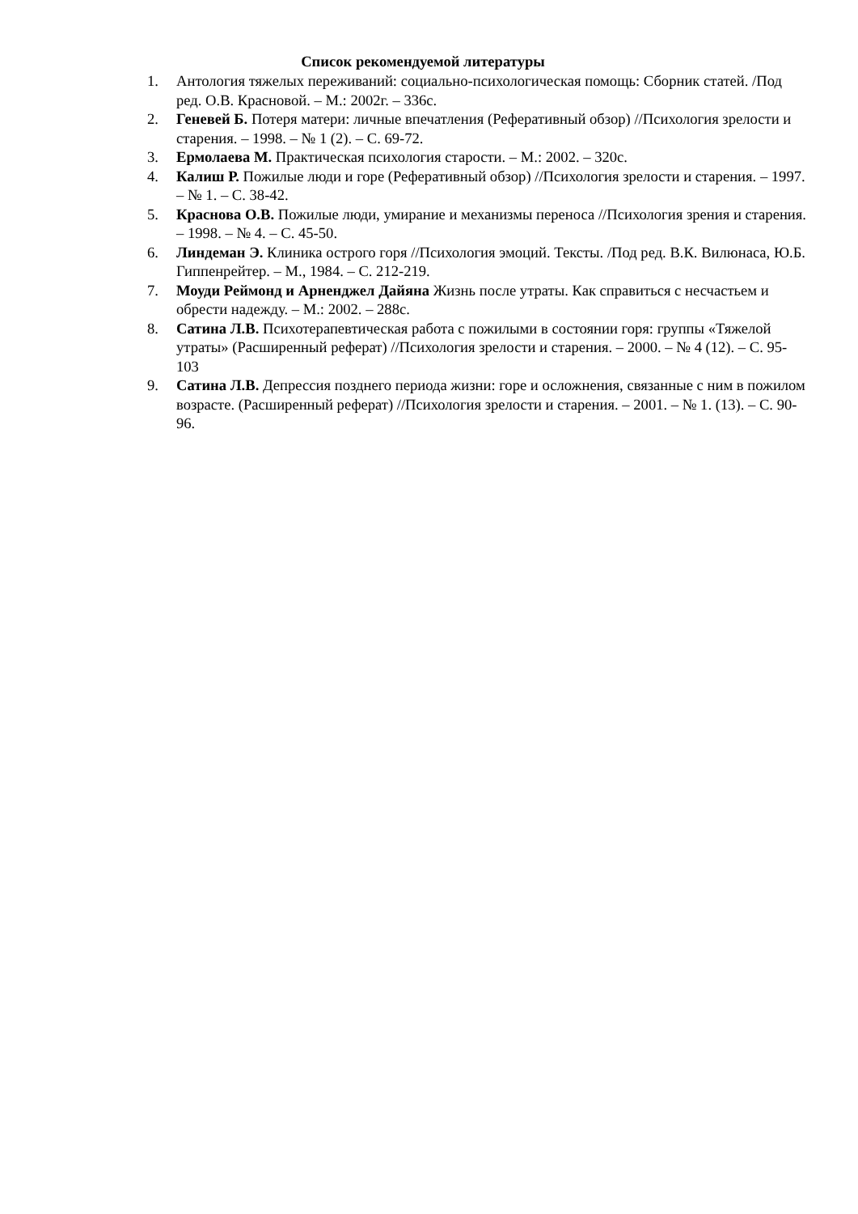Список рекомендуемой литературы
1. Антология тяжелых переживаний: социально-психологическая помощь: Сборник статей. /Под ред. О.В. Красновой. – М.: 2002г. – 336с.
2. Геневей Б. Потеря матери: личные впечатления (Реферативный обзор) //Психология зрелости и старения. – 1998. – № 1 (2). – С. 69-72.
3. Ермолаева М. Практическая психология старости. – М.: 2002. – 320с.
4. Калиш Р. Пожилые люди и горе (Реферативный обзор) //Психология зрелости и старения. – 1997. – № 1. – С. 38-42.
5. Краснова О.В. Пожилые люди, умирание и механизмы переноса //Психология зрения и старения. – 1998. – № 4. – С. 45-50.
6. Линдеман Э. Клиника острого горя //Психология эмоций. Тексты. /Под ред. В.К. Вилюнаса, Ю.Б. Гиппенрейтер. – М., 1984. – С. 212-219.
7. Моуди Реймонд и Арненджел Дайяна Жизнь после утраты. Как справиться с несчастьем и обрести надежду. – М.: 2002. – 288с.
8. Сатина Л.В. Психотерапевтическая работа с пожилыми в состоянии горя: группы «Тяжелой утраты» (Расширенный реферат) //Психология зрелости и старения. – 2000. – № 4 (12). – С. 95-103
9. Сатина Л.В. Депрессия позднего периода жизни: горе и осложнения, связанные с ним в пожилом возрасте. (Расширенный реферат) //Психология зрелости и старения. – 2001. – № 1. (13). – С. 90-96.